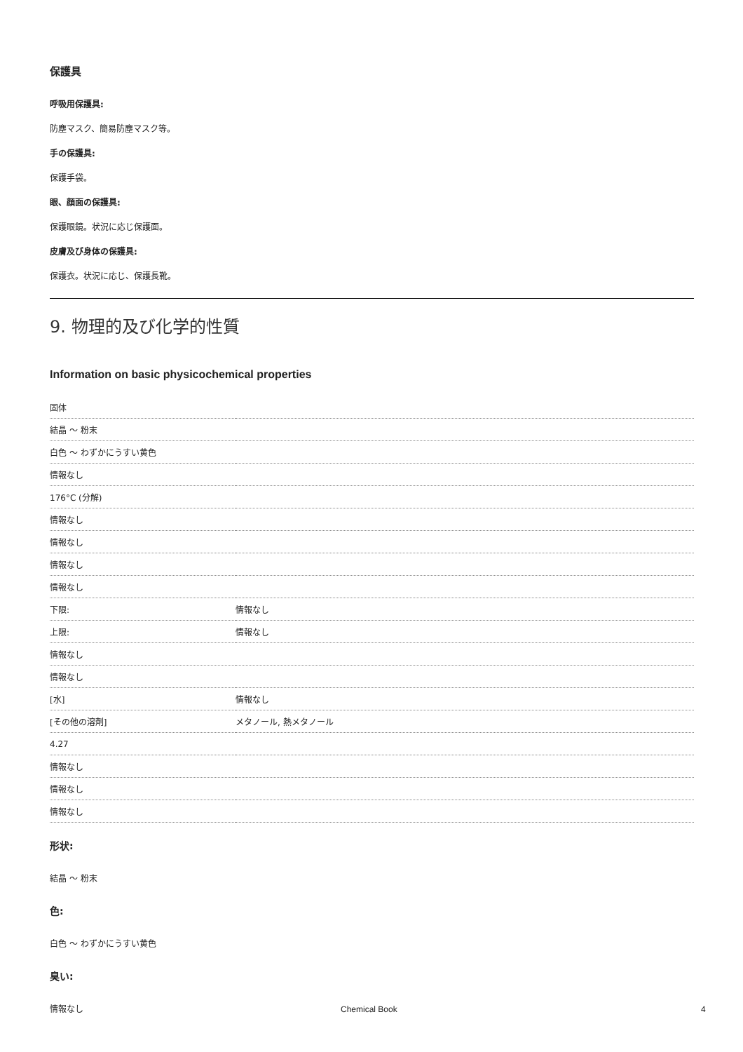保護具
呼吸用保護具:
防塵マスク、簡易防塵マスク等。
手の保護具:
保護手袋。
眼、顔面の保護具:
保護眼鏡。状況に応じ保護面。
皮膚及び身体の保護具:
保護衣。状況に応じ、保護長靴。
9. 物理的及び化学的性質
Information on basic physicochemical properties
| 固体 | |
| 結晶 ～ 粉末 | |
| 白色 ～ わずかにうすい黄色 | |
| 情報なし | |
| 176°C (分解) | |
| 情報なし | |
| 情報なし | |
| 情報なし | |
| 情報なし | |
| 下限: | 情報なし |
| 上限: | 情報なし |
| 情報なし | |
| 情報なし | |
| [水] | 情報なし |
| [その他の溶剤] | メタノール, 熱メタノール |
| 4.27 | |
| 情報なし | |
| 情報なし | |
| 情報なし | |
形状:
結晶 ～ 粉末
色:
白色 ～ わずかにうすい黄色
臭い:
情報なし
Chemical Book 4